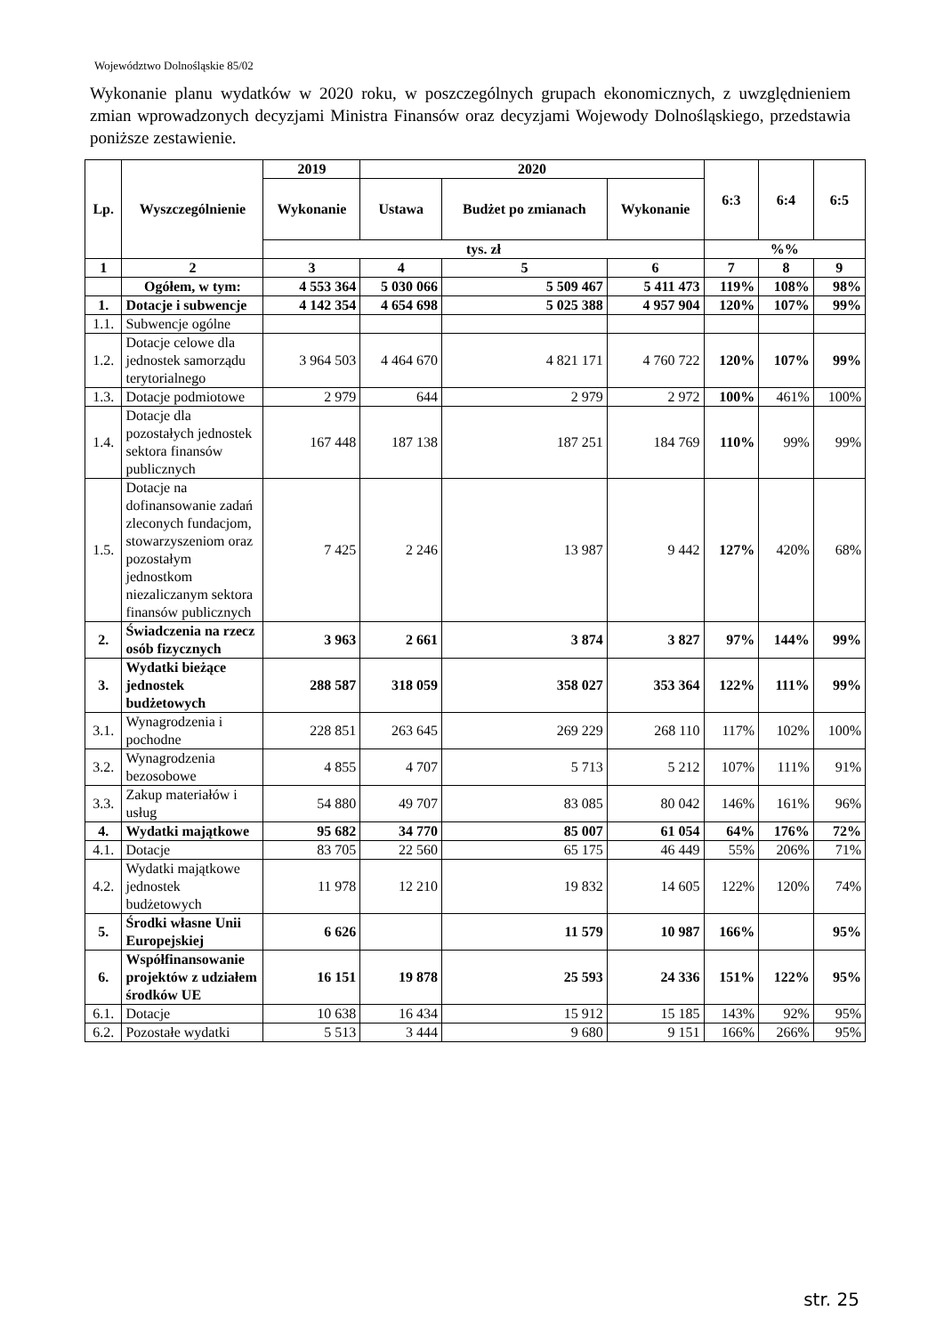Województwo Dolnośląskie 85/02
Wykonanie planu wydatków w 2020 roku, w poszczególnych grupach ekonomicznych, z uwzględnieniem zmian wprowadzonych decyzjami Ministra Finansów oraz decyzjami Wojewody Dolnośląskiego, przedstawia poniższe zestawienie.
| Lp. | Wyszczególnienie | 2019 | 2020 | | | 6:3 | 6:4 | 6:5 |
| --- | --- | --- | --- | --- | --- | --- | --- | --- |
| | | Wykonanie | Ustawa | Budżet po zmianach | Wykonanie | | | |
| | | tys. zł | | | | %% | | |
| 1 | 2 | 3 | 4 | 5 | 6 | 7 | 8 | 9 |
| | Ogółem, w tym: | 4 553 364 | 5 030 066 | 5 509 467 | 5 411 473 | 119% | 108% | 98% |
| 1. | Dotacje i subwencje | 4 142 354 | 4 654 698 | 5 025 388 | 4 957 904 | 120% | 107% | 99% |
| 1.1. | Subwencje ogólne | | | | | | | |
| 1.2. | Dotacje celowe dla jednostek samorządu terytorialnego | 3 964 503 | 4 464 670 | 4 821 171 | 4 760 722 | 120% | 107% | 99% |
| 1.3. | Dotacje podmiotowe | 2 979 | 644 | 2 979 | 2 972 | 100% | 461% | 100% |
| 1.4. | Dotacje dla pozostałych jednostek sektora finansów publicznych | 167 448 | 187 138 | 187 251 | 184 769 | 110% | 99% | 99% |
| 1.5. | Dotacje na dofinansowanie zadań zleconych fundacjom, stowarzyszeniom oraz pozostałym jednostkom niezaliczanym sektora finansów publicznych | 7 425 | 2 246 | 13 987 | 9 442 | 127% | 420% | 68% |
| 2. | Świadczenia na rzecz osób fizycznych | 3 963 | 2 661 | 3 874 | 3 827 | 97% | 144% | 99% |
| 3. | Wydatki bieżące jednostek budżetowych | 288 587 | 318 059 | 358 027 | 353 364 | 122% | 111% | 99% |
| 3.1. | Wynagrodzenia i pochodne | 228 851 | 263 645 | 269 229 | 268 110 | 117% | 102% | 100% |
| 3.2. | Wynagrodzenia bezosobowe | 4 855 | 4 707 | 5 713 | 5 212 | 107% | 111% | 91% |
| 3.3. | Zakup materiałów i usług | 54 880 | 49 707 | 83 085 | 80 042 | 146% | 161% | 96% |
| 4. | Wydatki majątkowe | 95 682 | 34 770 | 85 007 | 61 054 | 64% | 176% | 72% |
| 4.1. | Dotacje | 83 705 | 22 560 | 65 175 | 46 449 | 55% | 206% | 71% |
| 4.2. | Wydatki majątkowe jednostek budżetowych | 11 978 | 12 210 | 19 832 | 14 605 | 122% | 120% | 74% |
| 5. | Środki własne Unii Europejskiej | 6 626 | | 11 579 | 10 987 | 166% | | 95% |
| 6. | Współfinansowanie projektów z udziałem środków UE | 16 151 | 19 878 | 25 593 | 24 336 | 151% | 122% | 95% |
| 6.1. | Dotacje | 10 638 | 16 434 | 15 912 | 15 185 | 143% | 92% | 95% |
| 6.2. | Pozostałe wydatki | 5 513 | 3 444 | 9 680 | 9 151 | 166% | 266% | 95% |
str. 25